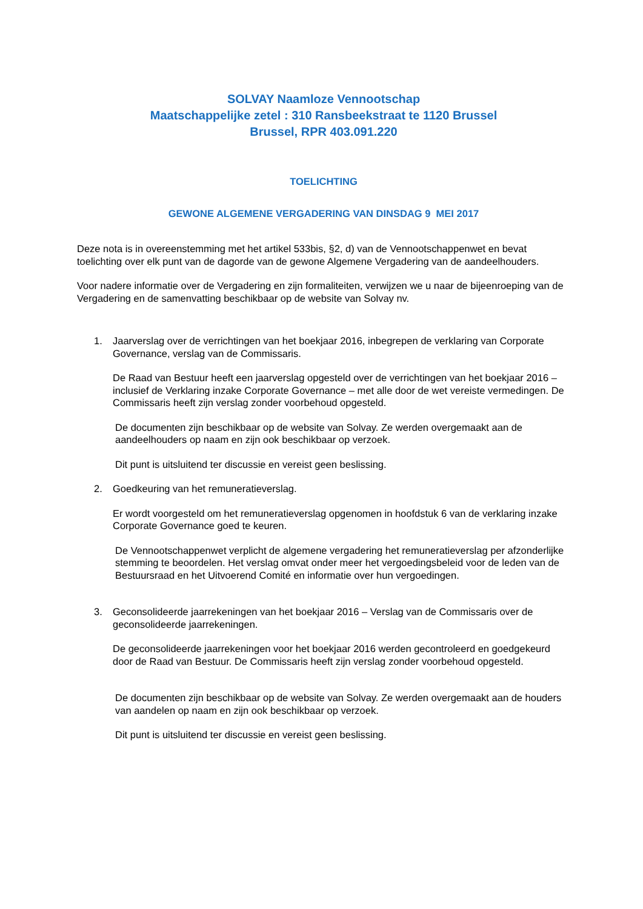SOLVAY Naamloze Vennootschap
Maatschappelijke zetel : 310 Ransbeekstraat te 1120 Brussel
Brussel, RPR 403.091.220
TOELICHTING
GEWONE ALGEMENE VERGADERING VAN DINSDAG 9 MEI 2017
Deze nota is in overeenstemming met het artikel 533bis, §2, d) van de Vennootschappenwet en bevat toelichting over elk punt van de dagorde van de gewone Algemene Vergadering van de aandeelhouders.
Voor nadere informatie over de Vergadering en zijn formaliteiten, verwijzen we u naar de bijeenroeping van de Vergadering en de samenvatting beschikbaar op de website van Solvay nv.
1. Jaarverslag over de verrichtingen van het boekjaar 2016, inbegrepen de verklaring van Corporate Governance, verslag van de Commissaris.
De Raad van Bestuur heeft een jaarverslag opgesteld over de verrichtingen van het boekjaar 2016 – inclusief de Verklaring inzake Corporate Governance – met alle door de wet vereiste vermedingen. De Commissaris heeft zijn verslag zonder voorbehoud opgesteld.
De documenten zijn beschikbaar op de website van Solvay. Ze werden overgemaakt aan de aandeelhouders op naam en zijn ook beschikbaar op verzoek.
Dit punt is uitsluitend ter discussie en vereist geen beslissing.
2. Goedkeuring van het remuneratieverslag.
Er wordt voorgesteld om het remuneratieverslag opgenomen in hoofdstuk 6 van de verklaring inzake Corporate Governance goed te keuren.
De Vennootschappenwet verplicht de algemene vergadering het remuneratieverslag per afzonderlijke stemming te beoordelen. Het verslag omvat onder meer het vergoedingsbeleid voor de leden van de Bestuursraad en het Uitvoerend Comité en informatie over hun vergoedingen.
3. Geconsolideerde jaarrekeningen van het boekjaar 2016 – Verslag van de Commissaris over de geconsolideerde jaarrekeningen.
De geconsolideerde jaarrekeningen voor het boekjaar 2016 werden gecontroleerd en goedgekeurd door de Raad van Bestuur. De Commissaris heeft zijn verslag zonder voorbehoud opgesteld.
De documenten zijn beschikbaar op de website van Solvay. Ze werden overgemaakt aan de houders van aandelen op naam en zijn ook beschikbaar op verzoek.
Dit punt is uitsluitend ter discussie en vereist geen beslissing.